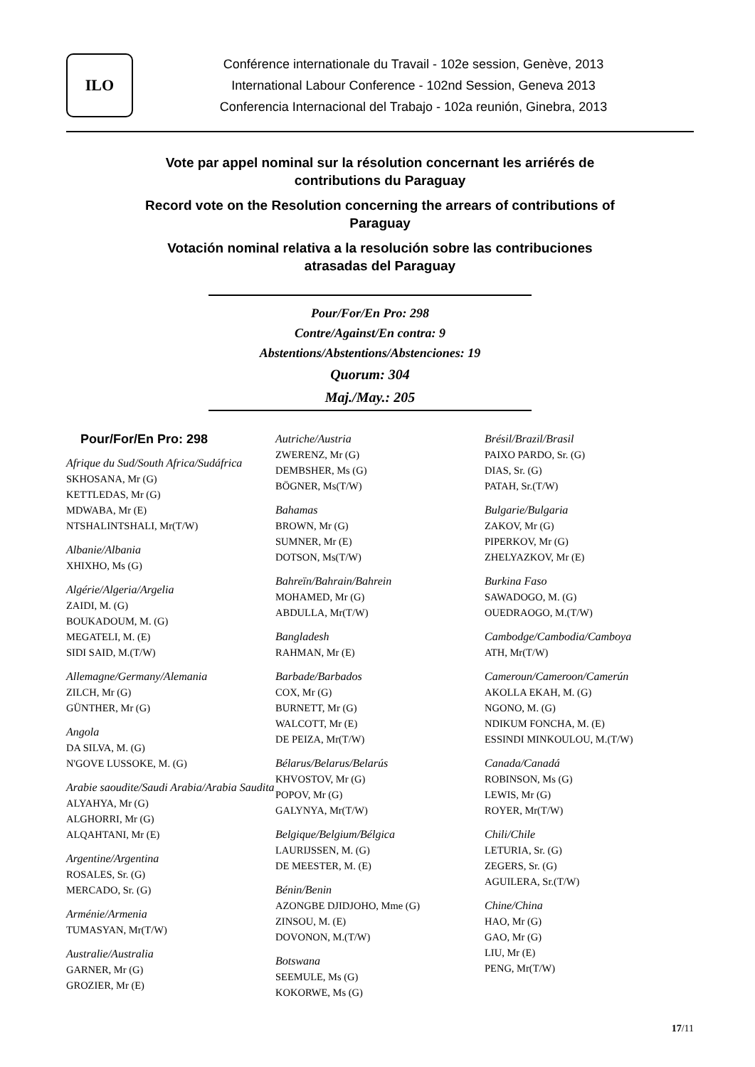ILO
Conférence internationale du Travail - 102e session, Genève, 2013
International Labour Conference - 102nd Session, Geneva 2013
Conferencia Internacional del Trabajo - 102a reunión, Ginebra, 2013
Vote par appel nominal sur la résolution concernant les arriérés de
contributions du Paraguay
Record vote on the Resolution concerning the arrears of contributions of
Paraguay
Votación nominal relativa a la resolución sobre las contribuciones
atrasadas del Paraguay
Pour/For/En Pro: 298
Contre/Against/En contra: 9
Abstentions/Abstentions/Abstenciones: 19
Quorum: 304
Maj./May.: 205
Pour/For/En Pro: 298
Afrique du Sud/South Africa/Sudáfrica
SKHOSANA, Mr (G)
KETTLEDAS, Mr (G)
MDWABA, Mr (E)
NTSHALINTSHALI, Mr(T/W)
Albanie/Albania
XHIXHO, Ms (G)
Algérie/Algeria/Argelia
ZAIDI, M. (G)
BOUKADOUM, M. (G)
MEGATELI, M. (E)
SIDI SAID, M.(T/W)
Allemagne/Germany/Alemania
ZILCH, Mr (G)
GÜNTHER, Mr (G)
Angola
DA SILVA, M. (G)
N'GOVE LUSSOKE, M. (G)
Arabie saoudite/Saudi Arabia/Arabia Saudita
ALYAHYA, Mr (G)
ALGHORRI, Mr (G)
ALQAHTANI, Mr (E)
Argentine/Argentina
ROSALES, Sr. (G)
MERCADO, Sr. (G)
Arménie/Armenia
TUMASYAN, Mr(T/W)
Australie/Australia
GARNER, Mr (G)
GROZIER, Mr (E)
Autriche/Austria
ZWERENZ, Mr (G)
DEMBSHER, Ms (G)
BÖGNER, Ms(T/W)
Bahamas
BROWN, Mr (G)
SUMNER, Mr (E)
DOTSON, Ms(T/W)
Bahreïn/Bahrain/Bahrein
MOHAMED, Mr (G)
ABDULLA, Mr(T/W)
Bangladesh
RAHMAN, Mr (E)
Barbade/Barbados
COX, Mr (G)
BURNETT, Mr (G)
WALCOTT, Mr (E)
DE PEIZA, Mr(T/W)
Bélarus/Belarus/Belarús
KHVOSTOV, Mr (G)
POPOV, Mr (G)
GALYNYA, Mr(T/W)
Belgique/Belgium/Bélgica
LAURIJSSEN, M. (G)
DE MEESTER, M. (E)
Bénin/Benin
AZONGBE DJIDJOHO, Mme (G)
ZINSOU, M. (E)
DOVONON, M.(T/W)
Botswana
SEEMULE, Ms (G)
KOKORWE, Ms (G)
Brésil/Brazil/Brasil
PAIXO PARDO, Sr. (G)
DIAS, Sr. (G)
PATAH, Sr.(T/W)
Bulgarie/Bulgaria
ZAKOV, Mr (G)
PIPERKOV, Mr (G)
ZHELYAZKOV, Mr (E)
Burkina Faso
SAWADOGO, M. (G)
OUEDRAOGO, M.(T/W)
Cambodge/Cambodia/Camboya
ATH, Mr(T/W)
Cameroun/Cameroon/Camerún
AKOLLA EKAH, M. (G)
NGONO, M. (G)
NDIKUM FONCHA, M. (E)
ESSINDI MINKOULOU, M.(T/W)
Canada/Canadá
ROBINSON, Ms (G)
LEWIS, Mr (G)
ROYER, Mr(T/W)
Chili/Chile
LETURIA, Sr. (G)
ZEGERS, Sr. (G)
AGUILERA, Sr.(T/W)
Chine/China
HAO, Mr (G)
GAO, Mr (G)
LIU, Mr (E)
PENG, Mr(T/W)
17/11